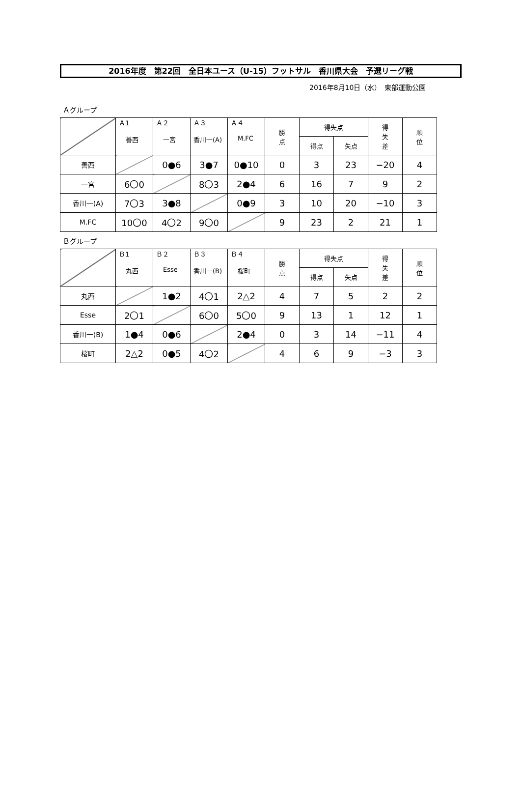2016年度　第22回　全日本ユース（U-15）フットサル　香川県大会　予選リーグ戦
2016年8月10日（水）　東部運動公園
Ａグループ
| | Ａ1 善西 | Ａ２ 一宮 | Ａ３ 香川一(A) | Ａ４ M.FC | 勝 点 | 得失点 | | 得 失 差 | 順 位 |
| --- | --- | --- | --- | --- | --- | --- | --- | --- | --- |
| | | | | | | 得点 | 失点 | | |
| 善西 | | 0●6 | 3●7 | 0●10 | 0 | 3 | 23 | −20 | 4 |
| 一宮 | 6〇0 | | 8〇3 | 2●4 | 6 | 16 | 7 | 9 | 2 |
| 香川一(A) | 7〇3 | 3●8 | | 0●9 | 3 | 10 | 20 | −10 | 3 |
| M.FC | 10〇0 | 4〇2 | 9〇0 | | 9 | 23 | 2 | 21 | 1 |
Ｂグループ
| | Ｂ1 丸西 | Ｂ２ Esse | Ｂ３ 香川一(B) | Ｂ４ 桜町 | 勝 点 | 得失点 | | 得 失 差 | 順 位 |
| --- | --- | --- | --- | --- | --- | --- | --- | --- | --- |
| | | | | | | 得点 | 失点 | | |
| 丸西 | | 1●2 | 4〇1 | 2△2 | 4 | 7 | 5 | 2 | 2 |
| Esse | 2〇1 | | 6〇0 | 5〇0 | 9 | 13 | 1 | 12 | 1 |
| 香川一(B) | 1●4 | 0●6 | | 2●4 | 0 | 3 | 14 | −11 | 4 |
| 桜町 | 2△2 | 0●5 | 4〇2 | | 4 | 6 | 9 | −3 | 3 |